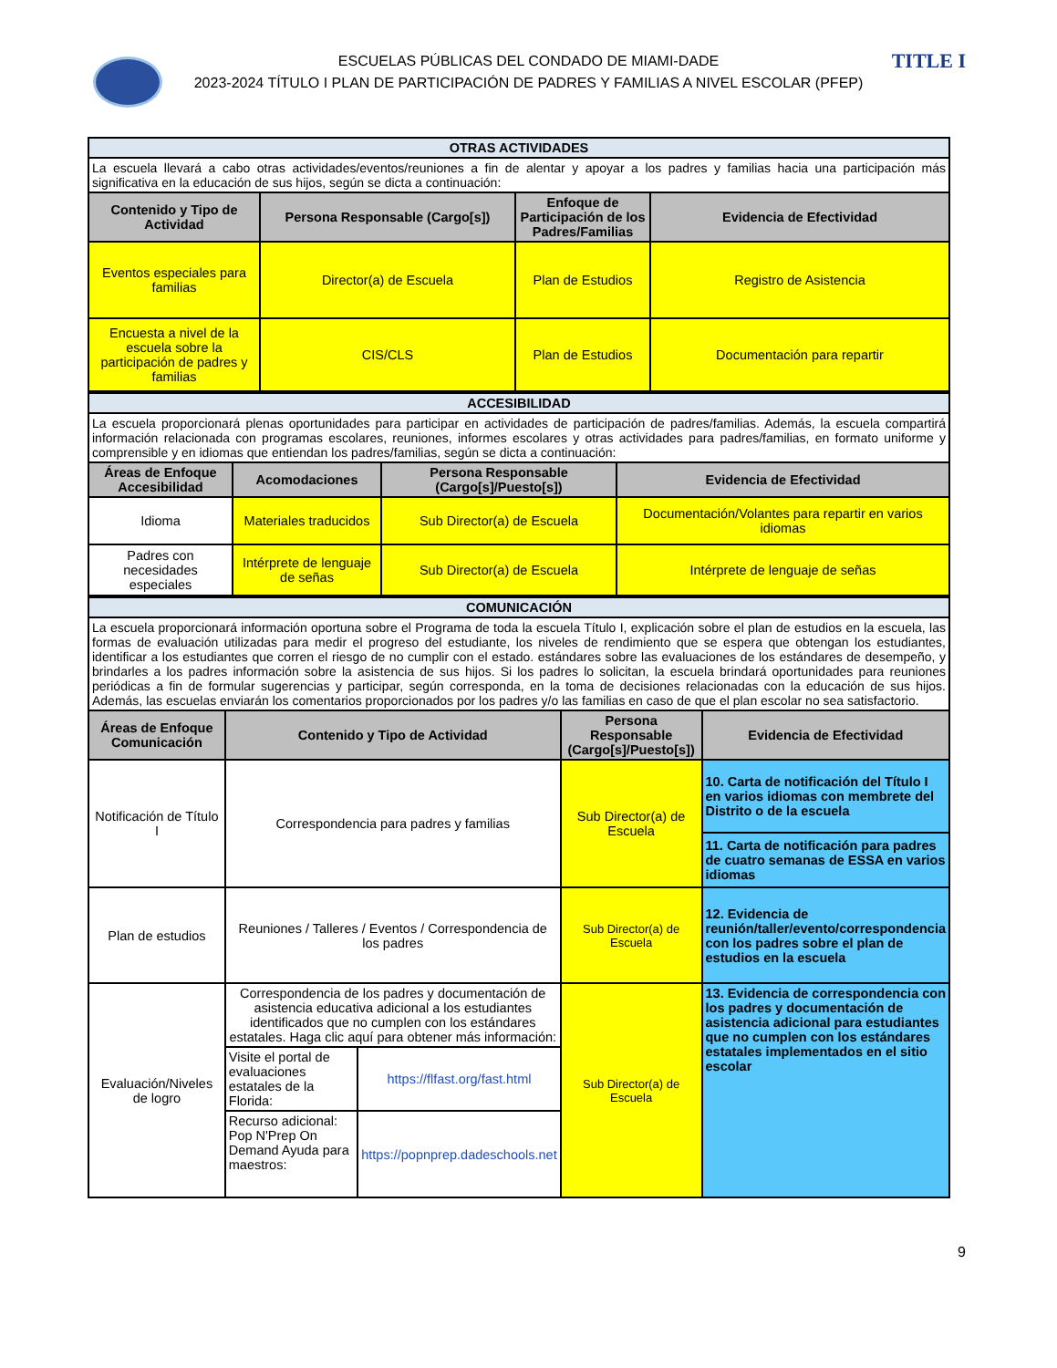TITLE I
ESCUELAS PÚBLICAS DEL CONDADO DE MIAMI-DADE
2023-2024 TÍTULO I PLAN DE PARTICIPACIÓN DE PADRES Y FAMILIAS A NIVEL ESCOLAR (PFEP)
| OTRAS ACTIVIDADES | | | |
| La escuela llevará a cabo otras actividades/eventos/reuniones a fin de alentar y apoyar a los padres y familias hacia una participación más significativa en la educación de sus hijos, según se dicta a continuación: | | | |
| Contenido y Tipo de Actividad | Persona Responsable (Cargo[s]) | Enfoque de Participación de los Padres/Familias | Evidencia de Efectividad |
| Eventos especiales para familias | Director(a) de Escuela | Plan de Estudios | Registro de Asistencia |
| Encuesta a nivel de la escuela sobre la participación de padres y familias | CIS/CLS | Plan de Estudios | Documentación para repartir |
| ACCESIBILIDAD | | | |
| La escuela proporcionará plenas oportunidades para participar en actividades de participación de padres/familias. Además, la escuela compartirá información relacionada con programas escolares, reuniones, informes escolares y otras actividades para padres/familias, en formato uniforme y comprensible y en idiomas que entiendan los padres/familias, según se dicta a continuación: | | | |
| Áreas de Enfoque Accesibilidad | Acomodaciones | Persona Responsable (Cargo[s]/Puesto[s]) | Evidencia de Efectividad |
| Idioma | Materiales traducidos | Sub Director(a) de Escuela | Documentación/Volantes para repartir en varios idiomas |
| Padres con necesidades especiales | Intérprete de lenguaje de señas | Sub Director(a) de Escuela | Intérprete de lenguaje de señas |
| COMUNICACIÓN | | | | |
| La escuela proporcionará información oportuna sobre el Programa de toda la escuela Título I, explicación sobre el plan de estudios en la escuela, las formas de evaluación utilizadas para medir el progreso del estudiante, los niveles de rendimiento que se espera que obtengan los estudiantes, identificar a los estudiantes que corren el riesgo de no cumplir con el estado. estándares sobre las evaluaciones de los estándares de desempeño, y brindarles a los padres información sobre la asistencia de sus hijos. Si los padres lo solicitan, la escuela brindará oportunidades para reuniones periódicas a fin de formular sugerencias y participar, según corresponda, en la toma de decisiones relacionadas con la educación de sus hijos. Además, las escuelas enviarán los comentarios proporcionados por los padres y/o las familias en caso de que el plan escolar no sea satisfactorio. | | | | |
| Áreas de Enfoque Comunicación | Contenido y Tipo de Actividad | | Persona Responsable (Cargo[s]/Puesto[s]) | Evidencia de Efectividad |
| Notificación de Título I | Correspondencia para padres y familias | | Sub Director(a) de Escuela | 10. Carta de notificación del Título I en varios idiomas con membrete del Distrito o de la escuela |
| | | | | 11. Carta de notificación para padres de cuatro semanas de ESSA en varios idiomas |
| Plan de estudios | Reuniones / Talleres / Eventos / Correspondencia de los padres | | Sub Director(a) de Escuela | 12. Evidencia de reunión/taller/evento/correspondencia con los padres sobre el plan de estudios en la escuela |
| Evaluación/Niveles de logro | Correspondencia de los padres y documentación de asistencia educativa adicional a los estudiantes identificados que no cumplen con los estándares estatales. Haga clic aquí para obtener más información: | | Sub Director(a) de Escuela | 13. Evidencia de correspondencia con los padres y documentación de asistencia adicional para estudiantes que no cumplen con los estándares estatales implementados en el sitio escolar |
| | Visite el portal de evaluaciones estatales de la Florida: | https://flfast.org/fast.html | | |
| | Recurso adicional: Pop N'Prep On Demand Ayuda para maestros: | https://popnprep.dadeschools.net | | |
9